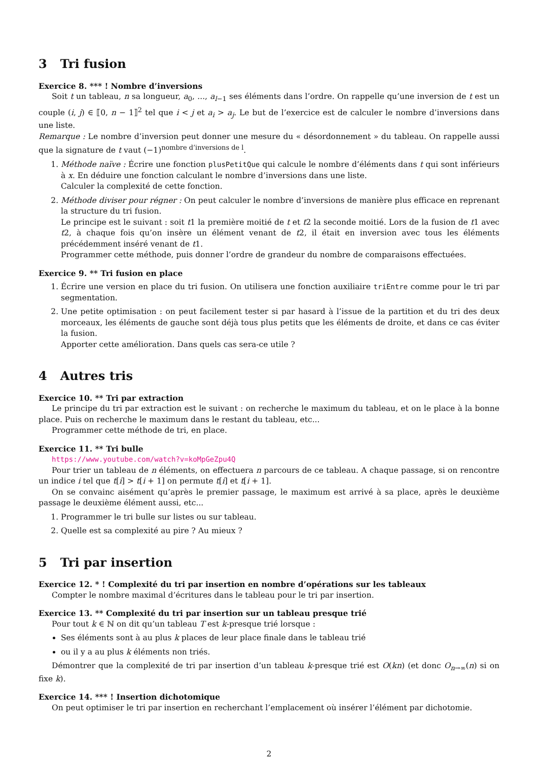3 Tri fusion
Exercice 8. *** ! Nombre d’inversions
Soit t un tableau, n sa longueur, a<sub>0</sub>, ..., a<sub>l−1</sub> ses éléments dans l’ordre. On rappelle qu’une inversion de t est un couple (i, j) ∈ ⟦0, n − 1⟧<sup>2</sup> tel que i < j et a<sub>i</sub> > a<sub>j</sub>. Le but de l’exercice est de calculer le nombre d’inversions dans une liste.
Remarque : Le nombre d’inversion peut donner une mesure du « désordonnement » du tableau. On rappelle aussi que la signature de t vaut (−1)<sup>nombre d’inversions de l</sup>.
1. Méthode naïve : Écrire une fonction plusPetitQue qui calcule le nombre d’éléments dans t qui sont inférieurs à x. En déduire une fonction calculant le nombre d’inversions dans une liste.
Calculer la complexité de cette fonction.
2. Méthode diviser pour régner : On peut calculer le nombre d’inversions de manière plus efficace en reprenant la structure du tri fusion.
Le principe est le suivant : soit t1 la première moitié de t et t2 la seconde moitié. Lors de la fusion de t1 avec t2, à chaque fois qu’on insère un élément venant de t2, il était en inversion avec tous les éléments précédemment inséré venant de t1.
Programmer cette méthode, puis donner l’ordre de grandeur du nombre de comparaisons effectuées.
Exercice 9. ** Tri fusion en place
1. Écrire une version en place du tri fusion. On utilisera une fonction auxiliaire triEntre comme pour le tri par segmentation.
2. Une petite optimisation : on peut facilement tester si par hasard à l’issue de la partition et du tri des deux morceaux, les éléments de gauche sont déjà tous plus petits que les éléments de droite, et dans ce cas éviter la fusion.
Apporter cette amélioration. Dans quels cas sera-ce utile ?
4 Autres tris
Exercice 10. ** Tri par extraction
Le principe du tri par extraction est le suivant : on recherche le maximum du tableau, et on le place à la bonne place. Puis on recherche le maximum dans le restant du tableau, etc...
Programmer cette méthode de tri, en place.
Exercice 11. ** Tri bulle
https://www.youtube.com/watch?v=koMpGeZpu4Q
Pour trier un tableau de n éléments, on effectuera n parcours de ce tableau. A chaque passage, si on rencontre un indice i tel que t[i] > t[i + 1] on permute t[i] et t[i + 1].
On se convainc aisément qu’après le premier passage, le maximum est arrivé à sa place, après le deuxième passage le deuxième élément aussi, etc...
1. Programmer le tri bulle sur listes ou sur tableau.
2. Quelle est sa complexité au pire ? Au mieux ?
5 Tri par insertion
Exercice 12. * ! Complexité du tri par insertion en nombre d’opérations sur les tableaux
Compter le nombre maximal d’écritures dans le tableau pour le tri par insertion.
Exercice 13. ** Complexité du tri par insertion sur un tableau presque trié
Pour tout k ∈ ℕ on dit qu’un tableau T est k-presque trié lorsque :
Ses éléments sont à au plus k places de leur place finale dans le tableau trié
ou il y a au plus k éléments non triés.
Démontrer que la complexité de tri par insertion d’un tableau k-presque trié est O(kn) (et donc O<sub>n→∞</sub>(n) si on fixe k).
Exercice 14. *** ! Insertion dichotomique
On peut optimiser le tri par insertion en recherchant l’emplacement où insérer l’élément par dichotomie.
2